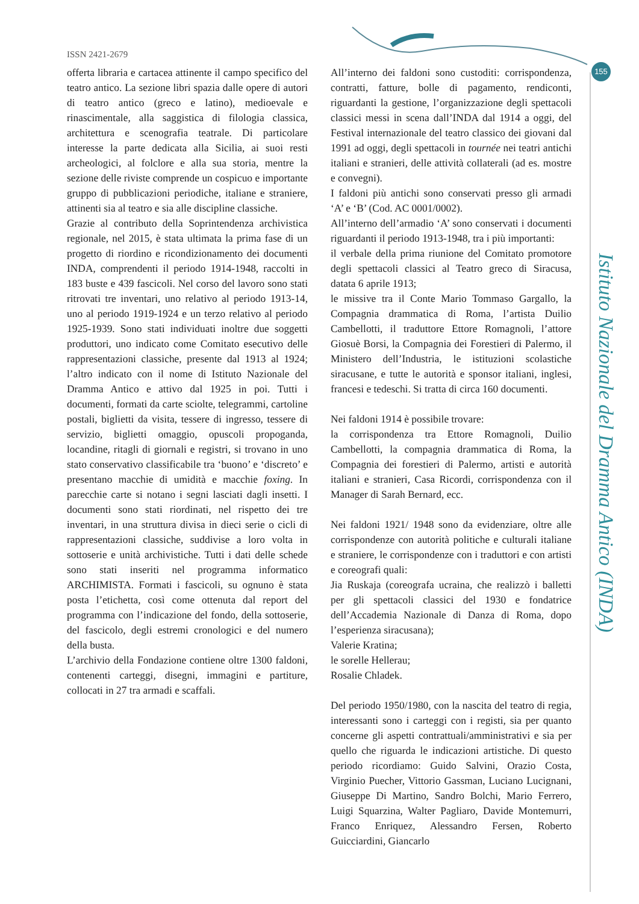ISSN 2421-2679
155
offerta libraria e cartacea attinente il campo specifico del teatro antico. La sezione libri spazia dalle opere di autori di teatro antico (greco e latino), medioevale e rinascimentale, alla saggistica di filologia classica, architettura e scenografia teatrale. Di particolare interesse la parte dedicata alla Sicilia, ai suoi resti archeologici, al folclore e alla sua storia, mentre la sezione delle riviste comprende un cospicuo e importante gruppo di pubblicazioni periodiche, italiane e straniere, attinenti sia al teatro e sia alle discipline classiche.
Grazie al contributo della Soprintendenza archivistica regionale, nel 2015, è stata ultimata la prima fase di un progetto di riordino e ricondizionamento dei documenti INDA, comprendenti il periodo 1914-1948, raccolti in 183 buste e 439 fascicoli. Nel corso del lavoro sono stati ritrovati tre inventari, uno relativo al periodo 1913-14, uno al periodo 1919-1924 e un terzo relativo al periodo 1925-1939. Sono stati individuati inoltre due soggetti produttori, uno indicato come Comitato esecutivo delle rappresentazioni classiche, presente dal 1913 al 1924; l’altro indicato con il nome di Istituto Nazionale del Dramma Antico e attivo dal 1925 in poi. Tutti i documenti, formati da carte sciolte, telegrammi, cartoline postali, biglietti da visita, tessere di ingresso, tessere di servizio, biglietti omaggio, opuscoli propoganda, locandine, ritagli di giornali e registri, si trovano in uno stato conservativo classificabile tra ‘buono’ e ‘discreto’ e presentano macchie di umidità e macchie foxing. In parecchie carte si notano i segni lasciati dagli insetti. I documenti sono stati riordinati, nel rispetto dei tre inventari, in una struttura divisa in dieci serie o cicli di rappresentazioni classiche, suddivise a loro volta in sottoserie e unità archivistiche. Tutti i dati delle schede sono stati inseriti nel programma informatico ARCHIMISTA. Formati i fascicoli, su ognuno è stata posta l’etichetta, così come ottenuta dal report del programma con l’indicazione del fondo, della sottoserie, del fascicolo, degli estremi cronologici e del numero della busta.
L’archivio della Fondazione contiene oltre 1300 faldoni, contenenti carteggi, disegni, immagini e partiture, collocati in 27 tra armadi e scaffali.
All’interno dei faldoni sono custoditi: corrispondenza, contratti, fatture, bolle di pagamento, rendiconti, riguardanti la gestione, l’organizzazione degli spettacoli classici messi in scena dall’INDA dal 1914 a oggi, del Festival internazionale del teatro classico dei giovani dal 1991 ad oggi, degli spettacoli in tournée nei teatri antichi italiani e stranieri, delle attività collaterali (ad es. mostre e convegni).
I faldoni più antichi sono conservati presso gli armadi ‘A’ e ‘B’ (Cod. AC 0001/0002).
All’interno dell’armadio ‘A’ sono conservati i documenti riguardanti il periodo 1913-1948, tra i più importanti:
il verbale della prima riunione del Comitato promotore degli spettacoli classici al Teatro greco di Siracusa, datata 6 aprile 1913;
le missive tra il Conte Mario Tommaso Gargallo, la Compagnia drammatica di Roma, l’artista Duilio Cambellotti, il traduttore Ettore Romagnoli, l’attore Giosuè Borsi, la Compagnia dei Forestieri di Palermo, il Ministero dell’Industria, le istituzioni scolastiche siracusane, e tutte le autorità e sponsor italiani, inglesi, francesi e tedeschi. Si tratta di circa 160 documenti.
Nei faldoni 1914 è possibile trovare:
la corrispondenza tra Ettore Romagnoli, Duilio Cambellotti, la compagnia drammatica di Roma, la Compagnia dei forestieri di Palermo, artisti e autorità italiani e stranieri, Casa Ricordi, corrispondenza con il Manager di Sarah Bernard, ecc.
Nei faldoni 1921/ 1948 sono da evidenziare, oltre alle corrispondenze con autorità politiche e culturali italiane e straniere, le corrispondenze con i traduttori e con artisti e coreografi quali:
Jia Ruskaja (coreografa ucraina, che realizzò i balletti per gli spettacoli classici del 1930 e fondatrice dell’Accademia Nazionale di Danza di Roma, dopo l’esperienza siracusana);
Valerie Kratina;
le sorelle Hellerau;
Rosalie Chladek.
Del periodo 1950/1980, con la nascita del teatro di regia, interessanti sono i carteggi con i registi, sia per quanto concerne gli aspetti contrattuali/amministrativi e sia per quello che riguarda le indicazioni artistiche. Di questo periodo ricordiamo: Guido Salvini, Orazio Costa, Virginio Puecher, Vittorio Gassman, Luciano Lucignani, Giuseppe Di Martino, Sandro Bolchi, Mario Ferrero, Luigi Squarzina, Walter Pagliaro, Davide Montemurri, Franco Enriquez, Alessandro Fersen, Roberto Guicciardini, Giancarlo
Istituto Nazionale del Dramma Antico (INDA)